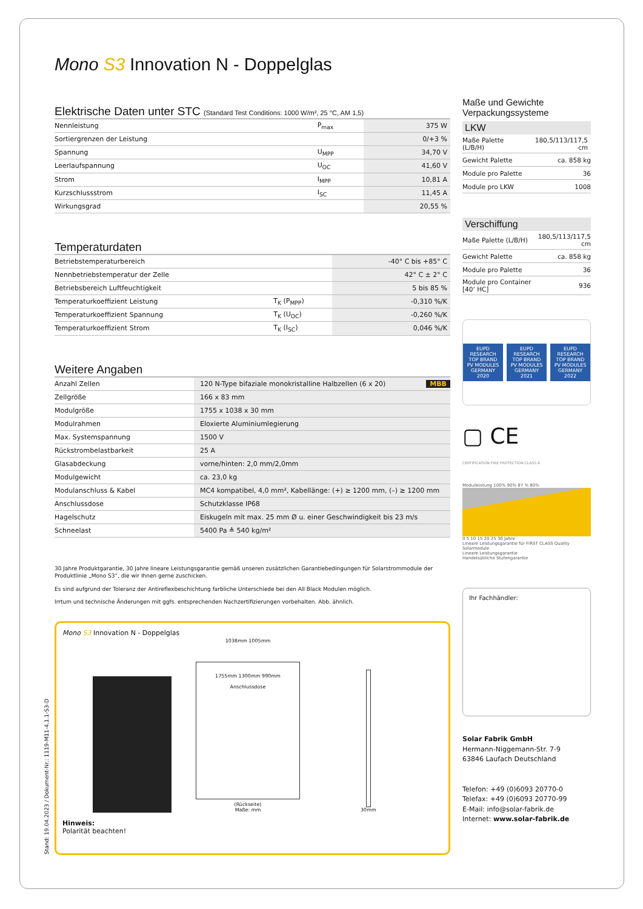Mono S3 Innovation N - Doppelglas
Elektrische Daten unter STC (Standard Test Conditions: 1000 W/m², 25 °C, AM 1,5)
| Nennleistung | P<sub>max</sub> | 375 W |
| Sortiergrenzen der Leistung | | 0/+3 % |
| Spannung | U<sub>MPP</sub> | 34,70 V |
| Leerlaufspannung | U<sub>OC</sub> | 41,60 V |
| Strom | I<sub>MPP</sub> | 10,81 A |
| Kurzschlussstrom | I<sub>SC</sub> | 11,45 A |
| Wirkungsgrad | | 20,55 % |
Temperaturdaten
| Betriebstemperaturbereich | | -40° C bis +85° C |
| Nennbetriebstemperatur der Zelle | | 42° C ± 2° C |
| Betriebsbereich Luftfeuchtigkeit | | 5 bis 85 % |
| Temperaturkoeffizient Leistung | T<sub>K</sub> (P<sub>MPP</sub>) | -0,310 %/K |
| Temperaturkoeffizient Spannung | T<sub>K</sub> (U<sub>OC</sub>) | -0,260 %/K |
| Temperaturkoeffizient Strom | T<sub>K</sub> (I<sub>SC</sub>) | 0,046 %/K |
Weitere Angaben
| Anzahl Zellen | 120 N-Type bifaziale monokristalline Halbzellen (6 x 20) MBB |
| Zellgröße | 166 x 83 mm |
| Modulgröße | 1755 x 1038 x 30 mm |
| Modulrahmen | Eloxierte Aluminiumlegierung |
| Max. Systemspannung | 1500 V |
| Rückstrombelastbarkeit | 25 A |
| Glasabdeckung | vorne/hinten: 2,0 mm/2,0mm |
| Modulgewicht | ca. 23,0 kg |
| Modulanschluss & Kabel | MC4 kompatibel, 4,0 mm², Kabellänge: (+) ≥ 1200 mm, (–) ≥ 1200 mm |
| Anschlussdose | Schutzklasse IP68 |
| Hagelschutz | Eiskugeln mit max. 25 mm Ø u. einer Geschwindigkeit bis 23 m/s |
| Schneelast | 5400 Pa ≙ 540 kg/m² |
30 Jahre Produktgarantie, 30 Jahre lineare Leistungsgarantie gemäß unseren zusätzlichen Garantiebedingungen für Solarstrommodule der Produktlinie „Mono S3“, die wir Ihnen gerne zuschicken.
Es sind aufgrund der Toleranz der Antireflexbeschichtung farbliche Unterschiede bei den All Black Modulen möglich.
Irrtum und technische Änderungen mit ggfs. entsprechenden Nachzertifizierungen vorbehalten. Abb. ähnlich.
Mono S3 Innovation N - Doppelglas
1038mm 1005mm
1755mm 1300mm 990mm
Anschlussdose
(Rückseite)
Maße: mm
30mm
Hinweis:
Polarität beachten!
Maße und Gewichte Verpackungssysteme
LKW
| Maße Palette (L/B/H) | 180,5/113/117,5 cm |
| Gewicht Palette | ca. 858 kg |
| Module pro Palette | 36 |
| Module pro LKW | 1008 |
Verschiffung
| Maße Palette (L/B/H) | 180,5/113/117,5 cm |
| Gewicht Palette | ca. 858 kg |
| Module pro Palette | 36 |
| Module pro Container [40‘ HC] | 936 |
EUPD RESEARCH TOP BRAND PV MODULES GERMANY 2020
EUPD RESEARCH TOP BRAND PV MODULES GERMANY 2021
EUPD RESEARCH TOP BRAND PV MODULES GERMANY 2022
▢ CE
CERTIFICATION FIRE PROTECTION CLASS A
Modulleistung 100% 90% 87 % 80%
0 5 10 15 20 25 30 Jahre
Lineare Leistungsgarantie für FIRST CLASS Quality Solarmodule
Lineare Leistungsgarantie
Handelsübliche Stufengarantie
Ihr Fachhändler:
Solar Fabrik GmbH
Hermann-Niggemann-Str. 7-9
63846 Laufach Deutschland
Telefon: +49 (0)6093 20770-0
Telefax: +49 (0)6093 20770-99
E-Mail: info@solar-fabrik.de
Internet: www.solar-fabrik.de
Stand: 19.04.2023 / Dokument-Nr.: 1119-M11-4.1.1-S3-D